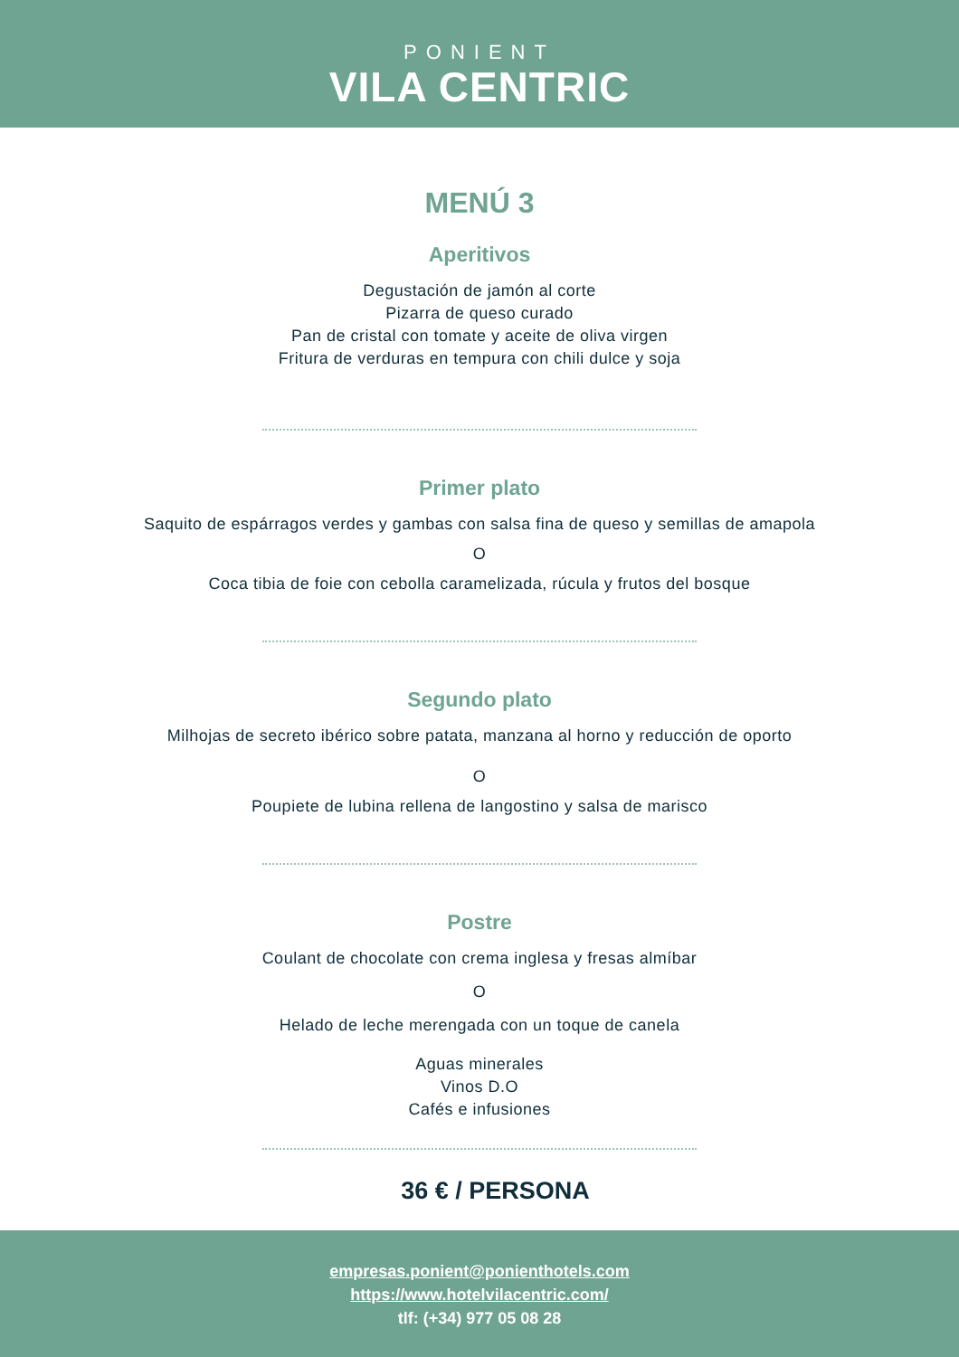PONIENT
VILA CENTRIC
MENÚ 3
Aperitivos
Degustación de jamón al corte
Pizarra de queso curado
Pan de cristal con tomate y aceite de oliva virgen
Fritura de verduras en tempura con chili dulce y soja
Primer plato
Saquito de espárragos verdes y gambas con salsa fina de queso y semillas de amapola
O
Coca tibia de foie con cebolla caramelizada, rúcula y frutos del bosque
Segundo plato
Milhojas de secreto ibérico sobre patata, manzana al horno y reducción de oporto
O
Poupiete de lubina rellena de langostino y salsa de marisco
Postre
Coulant de chocolate con crema inglesa y fresas almíbar
O
Helado de leche merengada con un toque de canela
Aguas minerales
Vinos D.O
Cafés e infusiones
36 € / PERSONA
empresas.ponient@ponienthotels.com
https://www.hotelvilacentric.com/
tlf: (+34) 977 05 08 28